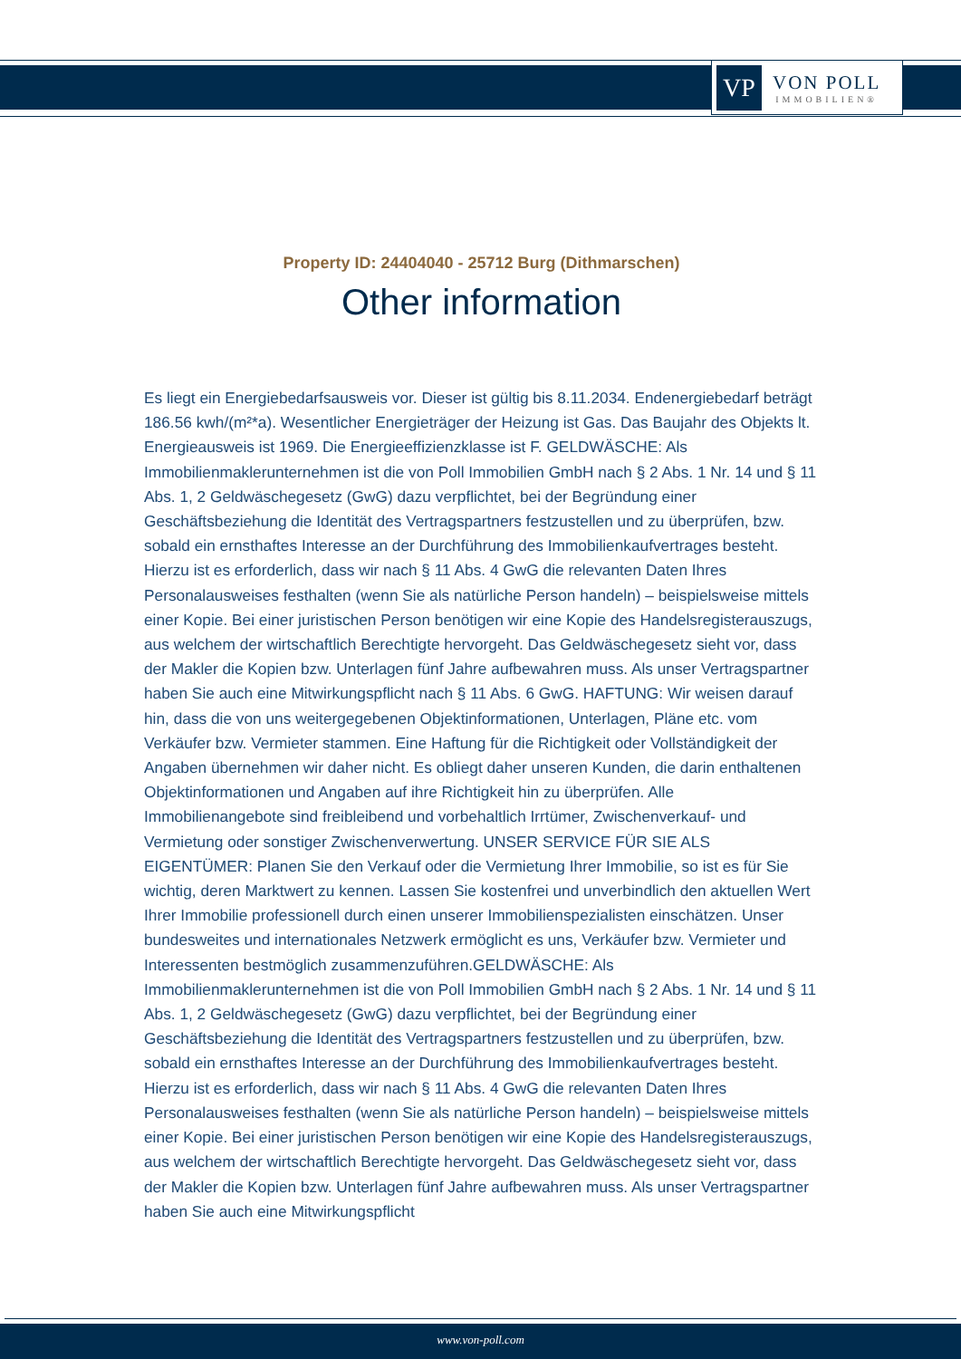VP
VON POLL
IMMOBILIEN®
Property ID: 24404040 - 25712 Burg (Dithmarschen)
Other information
Es liegt ein Energiebedarfsausweis vor. Dieser ist gültig bis 8.11.2034. Endenergiebedarf beträgt 186.56 kwh/(m²*a). Wesentlicher Energieträger der Heizung ist Gas. Das Baujahr des Objekts lt. Energieausweis ist 1969. Die Energieeffizienzklasse ist F. GELDWÄSCHE: Als Immobilienmaklerunternehmen ist die von Poll Immobilien GmbH nach § 2 Abs. 1 Nr. 14 und § 11 Abs. 1, 2 Geldwäschegesetz (GwG) dazu verpflichtet, bei der Begründung einer Geschäftsbeziehung die Identität des Vertragspartners festzustellen und zu überprüfen, bzw. sobald ein ernsthaftes Interesse an der Durchführung des Immobilienkaufvertrages besteht. Hierzu ist es erforderlich, dass wir nach § 11 Abs. 4 GwG die relevanten Daten Ihres Personalausweises festhalten (wenn Sie als natürliche Person handeln) – beispielsweise mittels einer Kopie. Bei einer juristischen Person benötigen wir eine Kopie des Handelsregisterauszugs, aus welchem der wirtschaftlich Berechtigte hervorgeht. Das Geldwäschegesetz sieht vor, dass der Makler die Kopien bzw. Unterlagen fünf Jahre aufbewahren muss. Als unser Vertragspartner haben Sie auch eine Mitwirkungspflicht nach § 11 Abs. 6 GwG. HAFTUNG: Wir weisen darauf hin, dass die von uns weitergegebenen Objektinformationen, Unterlagen, Pläne etc. vom Verkäufer bzw. Vermieter stammen. Eine Haftung für die Richtigkeit oder Vollständigkeit der Angaben übernehmen wir daher nicht. Es obliegt daher unseren Kunden, die darin enthaltenen Objektinformationen und Angaben auf ihre Richtigkeit hin zu überprüfen. Alle Immobilienangebote sind freibleibend und vorbehaltlich Irrtümer, Zwischenverkauf- und Vermietung oder sonstiger Zwischenverwertung. UNSER SERVICE FÜR SIE ALS EIGENTÜMER: Planen Sie den Verkauf oder die Vermietung Ihrer Immobilie, so ist es für Sie wichtig, deren Marktwert zu kennen. Lassen Sie kostenfrei und unverbindlich den aktuellen Wert Ihrer Immobilie professionell durch einen unserer Immobilienspezialisten einschätzen. Unser bundesweites und internationales Netzwerk ermöglicht es uns, Verkäufer bzw. Vermieter und Interessenten bestmöglich zusammenzuführen.GELDWÄSCHE: Als Immobilienmaklerunternehmen ist die von Poll Immobilien GmbH nach § 2 Abs. 1 Nr. 14 und § 11 Abs. 1, 2 Geldwäschegesetz (GwG) dazu verpflichtet, bei der Begründung einer Geschäftsbeziehung die Identität des Vertragspartners festzustellen und zu überprüfen, bzw. sobald ein ernsthaftes Interesse an der Durchführung des Immobilienkaufvertrages besteht. Hierzu ist es erforderlich, dass wir nach § 11 Abs. 4 GwG die relevanten Daten Ihres Personalausweises festhalten (wenn Sie als natürliche Person handeln) – beispielsweise mittels einer Kopie. Bei einer juristischen Person benötigen wir eine Kopie des Handelsregisterauszugs, aus welchem der wirtschaftlich Berechtigte hervorgeht. Das Geldwäschegesetz sieht vor, dass der Makler die Kopien bzw. Unterlagen fünf Jahre aufbewahren muss. Als unser Vertragspartner haben Sie auch eine Mitwirkungspflicht
www.von-poll.com